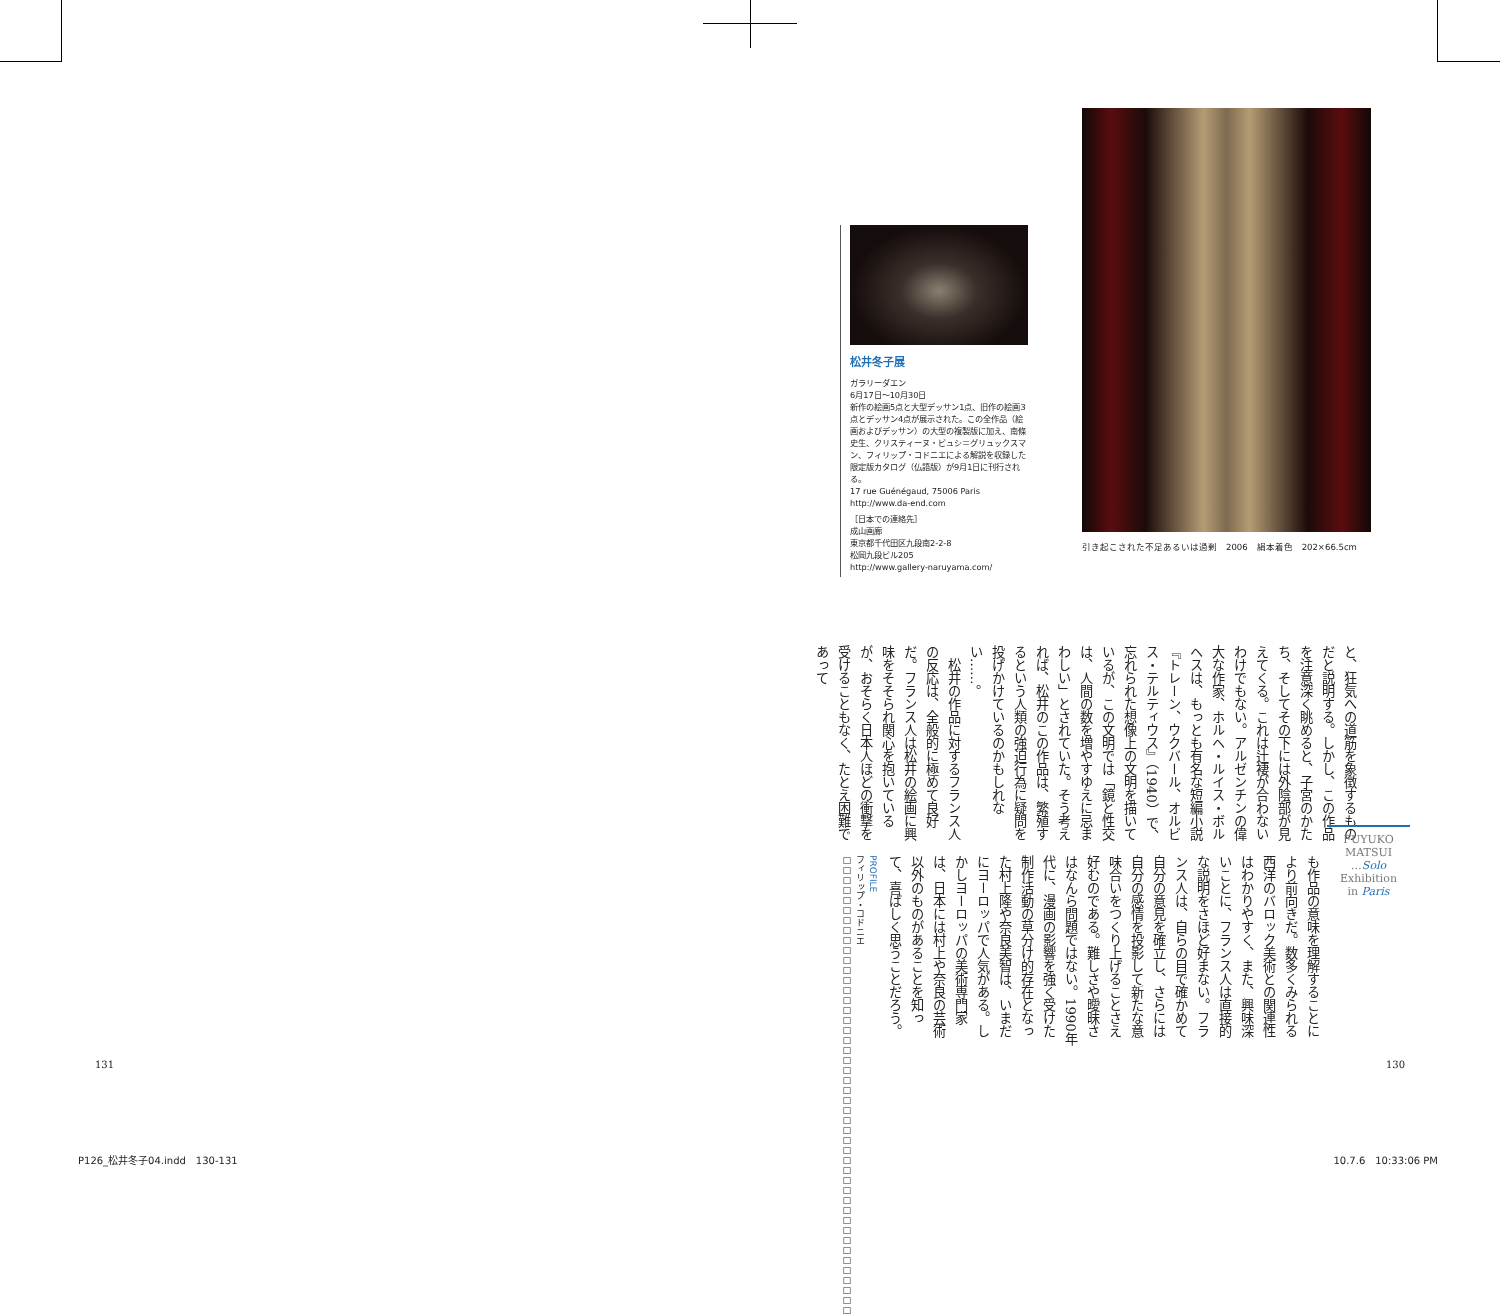松井冬子展
ガラリーダエン
6月17日〜10月30日
新作の絵画5点と大型デッサン1点、旧作の絵画3点とデッサン4点が展示された。この全作品（絵画およびデッサン）の大型の複製版に加え、南條史生、クリスティーヌ・ビュシ＝グリュックスマン、フィリップ・コドニエによる解説を収録した限定版カタログ（仏語版）が9月1日に刊行される。
17 rue Guénégaud, 75006 Paris
http://www.da-end.com
［日本での連絡先］
成山画廊
東京都千代田区九段南2-2-8
松岡九段ビル205
http://www.gallery-naruyama.com/
引き起こされた不足あるいは過剰　2006　絹本着色　202×66.5cm
と、狂気への道筋を象徴するものだと説明する。しかし、この作品を注意深く眺めると、子宮のかたち、そしてその下には外陰部が見えてくる。これは辻褄が合わないわけでもない。アルゼンチンの偉大な作家、ホルヘ・ルイス・ボルヘスは、もっとも有名な短編小説『トレーン、ウクバール、オルビス・テルティウス』（1940）で、忘れられた想像上の文明を描いているが、この文明では「鏡と性交は、人間の数を増やすゆえに忌まわしい」とされていた。そう考えれば、松井のこの作品は、繁殖するという人類の強迫行為に疑問を投げかけているのかもしれない……。
　松井の作品に対するフランス人の反応は、全般的に極めて良好だ。フランス人は松井の絵画に興味をそそられ関心を抱いているが、おそらく日本人ほどの衝撃を受けることもなく、たとえ困難であって
FUYUKO MATSUI
…Solo Exhibition
in Paris
も作品の意味を理解することにより前向きだ。数多くみられる西洋のバロック美術との関連性はわかりやすく、また、興味深いことに、フランス人は直接的な説明をさほど好まない。フランス人は、自らの目で確かめて自分の意見を確立し、さらには自分の感情を投影して新たな意味合いをつくり上げることさえ好むのである。難しさや曖昧さはなんら問題ではない。1990年代に、漫画の影響を強く受けた制作活動の草分け的存在となった村上隆や奈良美智は、いまだにヨーロッパで人気がある。しかしヨーロッパの美術専門家は、日本には村上や奈良の芸術以外のものがあることを知って、喜ばしく思うことだろう。
PROFILE
フィリップ・コドニエ　□□□□□□□□□□□□□□□□□□□□□□□□□□□□□□□□□□□□□□□□□□□□□□
131 130
P126_松井冬子04.indd　130-131 10.7.6　10:33:06 PM